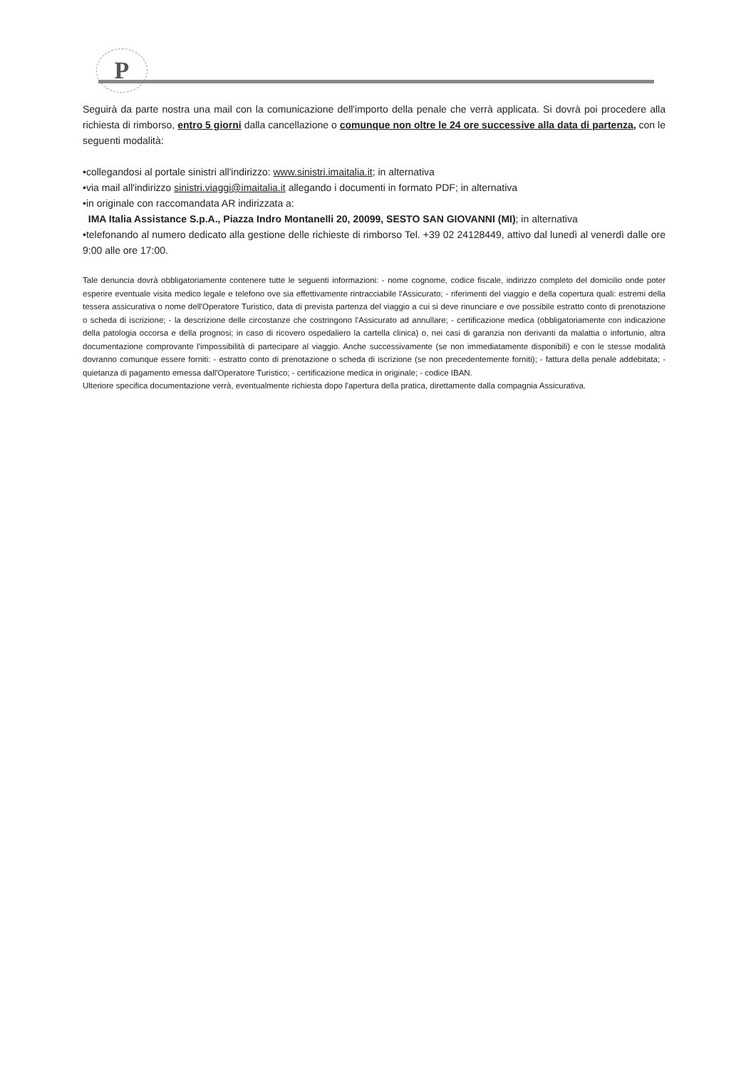P
Seguirà da parte nostra una mail con la comunicazione dell'importo della penale che verrà applicata. Si dovrà poi procedere alla richiesta di rimborso, entro 5 giorni dalla cancellazione o comunque non oltre le 24 ore successive alla data di partenza, con le seguenti modalità:
•collegandosi al portale sinistri all'indirizzo: www.sinistri.imaitalia.it; in alternativa
•via mail all'indirizzo sinistri.viaggi@imaitalia.it allegando i documenti in formato PDF; in alternativa
•in originale con raccomandata AR indirizzata a:
IMA Italia Assistance S.p.A., Piazza Indro Montanelli 20, 20099, SESTO SAN GIOVANNI (MI); in alternativa
•telefonando al numero dedicato alla gestione delle richieste di rimborso Tel. +39 02 24128449, attivo dal lunedì al venerdì dalle ore 9:00 alle ore 17:00.
Tale denuncia dovrà obbligatoriamente contenere tutte le seguenti informazioni: - nome cognome, codice fiscale, indirizzo completo del domicilio onde poter esperire eventuale visita medico legale e telefono ove sia effettivamente rintracciabile l'Assicurato; - riferimenti del viaggio e della copertura quali: estremi della tessera assicurativa o nome dell'Operatore Turistico, data di prevista partenza del viaggio a cui si deve rinunciare e ove possibile estratto conto di prenotazione o scheda di iscrizione; - la descrizione delle circostanze che costringono l'Assicurato ad annullare; - certificazione medica (obbligatoriamente con indicazione della patologia occorsa e della prognosi; in caso di ricovero ospedaliero la cartella clinica) o, nei casi di garanzia non derivanti da malattia o infortunio, altra documentazione comprovante l'impossibilità di partecipare al viaggio. Anche successivamente (se non immediatamente disponibili) e con le stesse modalità dovranno comunque essere forniti: - estratto conto di prenotazione o scheda di iscrizione (se non precedentemente forniti); - fattura della penale addebitata; - quietanza di pagamento emessa dall'Operatore Turistico; - certificazione medica in originale; - codice IBAN.
Ulteriore specifica documentazione verrà, eventualmente richiesta dopo l'apertura della pratica, direttamente dalla compagnia Assicurativa.